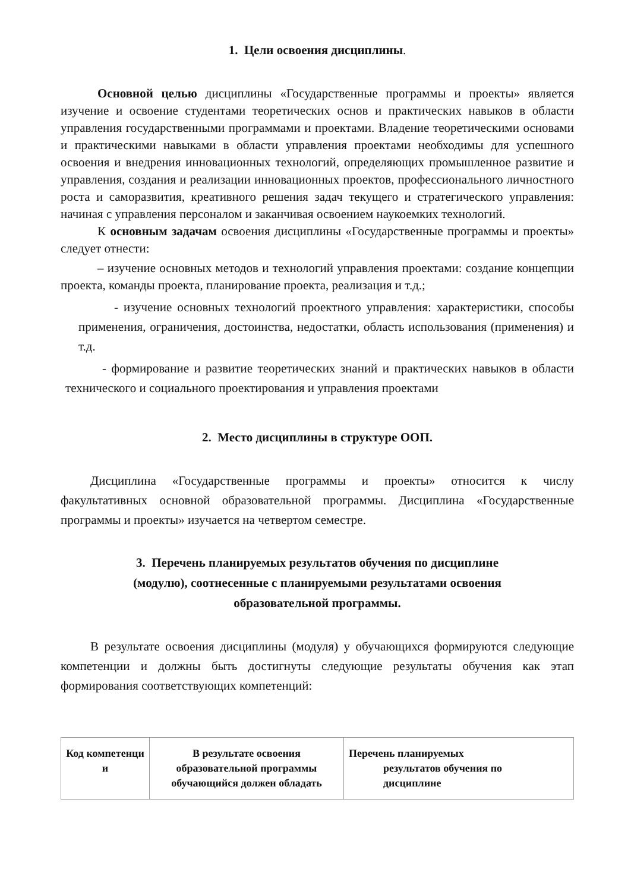1. Цели освоения дисциплины.
Основной целью дисциплины «Государственные программы и проекты» является изучение и освоение студентами теоретических основ и практических навыков в области управления государственными программами и проектами. Владение теоретическими основами и практическими навыками в области управления проектами необходимы для успешного освоения и внедрения инновационных технологий, определяющих промышленное развитие и управления, создания и реализации инновационных проектов, профессионального личностного роста и саморазвития, креативного решения задач текущего и стратегического управления: начиная с управления персоналом и заканчивая освоением наукоемких технологий.
К основным задачам освоения дисциплины «Государственные программы и проекты» следует отнести:
– изучение основных методов и технологий управления проектами: создание концепции проекта, команды проекта, планирование проекта, реализация и т.д.;
- изучение основных технологий проектного управления: характеристики, способы применения, ограничения, достоинства, недостатки, область использования (применения) и т.д.
- формирование и развитие теоретических знаний и практических навыков в области технического и социального проектирования и управления проектами
2. Место дисциплины в структуре ООП.
Дисциплина «Государственные программы и проекты» относится к числу факультативных основной образовательной программы. Дисциплина «Государственные программы и проекты» изучается на четвертом семестре.
3. Перечень планируемых результатов обучения по дисциплине
(модулю), соотнесенные с планируемыми результатами освоения
образовательной программы.
В результате освоения дисциплины (модуля) у обучающихся формируются следующие компетенции и должны быть достигнуты следующие результаты обучения как этап формирования соответствующих компетенций:
| Код компетенци и | В результате освоения образовательной программы обучающийся должен обладать | Перечень планируемых результатов обучения по дисциплине |
| --- | --- | --- |